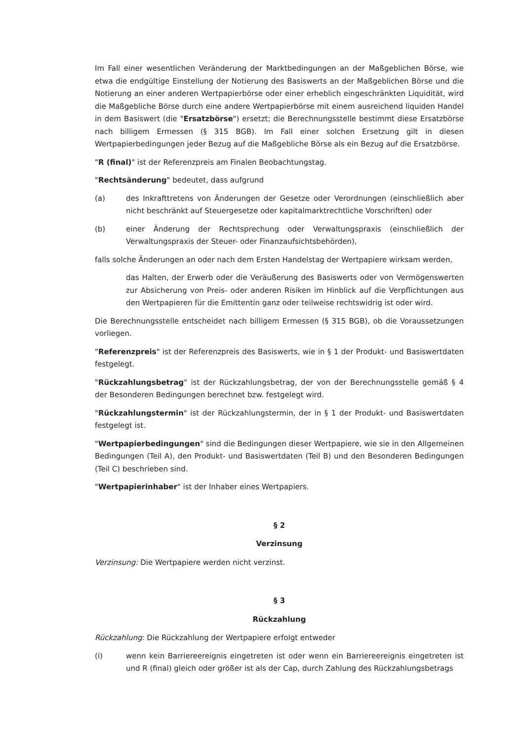Im Fall einer wesentlichen Veränderung der Marktbedingungen an der Maßgeblichen Börse, wie etwa die endgültige Einstellung der Notierung des Basiswerts an der Maßgeblichen Börse und die Notierung an einer anderen Wertpapierbörse oder einer erheblich eingeschränkten Liquidität, wird die Maßgebliche Börse durch eine andere Wertpapierbörse mit einem ausreichend liquiden Handel in dem Basiswert (die "Ersatzbörse") ersetzt; die Berechnungsstelle bestimmt diese Ersatzbörse nach billigem Ermessen (§ 315 BGB). Im Fall einer solchen Ersetzung gilt in diesen Wertpapierbedingungen jeder Bezug auf die Maßgebliche Börse als ein Bezug auf die Ersatzbörse.
"R (final)" ist der Referenzpreis am Finalen Beobachtungstag.
"Rechtsänderung" bedeutet, dass aufgrund
(a) des Inkrafttretens von Änderungen der Gesetze oder Verordnungen (einschließlich aber nicht beschränkt auf Steuergesetze oder kapitalmarktrechtliche Vorschriften) oder
(b) einer Änderung der Rechtsprechung oder Verwaltungspraxis (einschließlich der Verwaltungspraxis der Steuer- oder Finanzaufsichtsbehörden),
falls solche Änderungen an oder nach dem Ersten Handelstag der Wertpapiere wirksam werden,
das Halten, der Erwerb oder die Veräußerung des Basiswerts oder von Vermögenswerten zur Absicherung von Preis- oder anderen Risiken im Hinblick auf die Verpflichtungen aus den Wertpapieren für die Emittentin ganz oder teilweise rechtswidrig ist oder wird.
Die Berechnungsstelle entscheidet nach billigem Ermessen (§ 315 BGB), ob die Voraussetzungen vorliegen.
"Referenzpreis" ist der Referenzpreis des Basiswerts, wie in § 1 der Produkt- und Basiswertdaten festgelegt.
"Rückzahlungsbetrag" ist der Rückzahlungsbetrag, der von der Berechnungsstelle gemäß § 4 der Besonderen Bedingungen berechnet bzw. festgelegt wird.
"Rückzahlungstermin" ist der Rückzahlungstermin, der in § 1 der Produkt- und Basiswertdaten festgelegt ist.
"Wertpapierbedingungen" sind die Bedingungen dieser Wertpapiere, wie sie in den Allgemeinen Bedingungen (Teil A), den Produkt- und Basiswertdaten (Teil B) und den Besonderen Bedingungen (Teil C) beschrieben sind.
"Wertpapierinhaber" ist der Inhaber eines Wertpapiers.
§ 2
Verzinsung
Verzinsung: Die Wertpapiere werden nicht verzinst.
§ 3
Rückzahlung
Rückzahlung: Die Rückzahlung der Wertpapiere erfolgt entweder
(i) wenn kein Barriereereignis eingetreten ist oder wenn ein Barriereereignis eingetreten ist und R (final) gleich oder größer ist als der Cap, durch Zahlung des Rückzahlungsbetrags